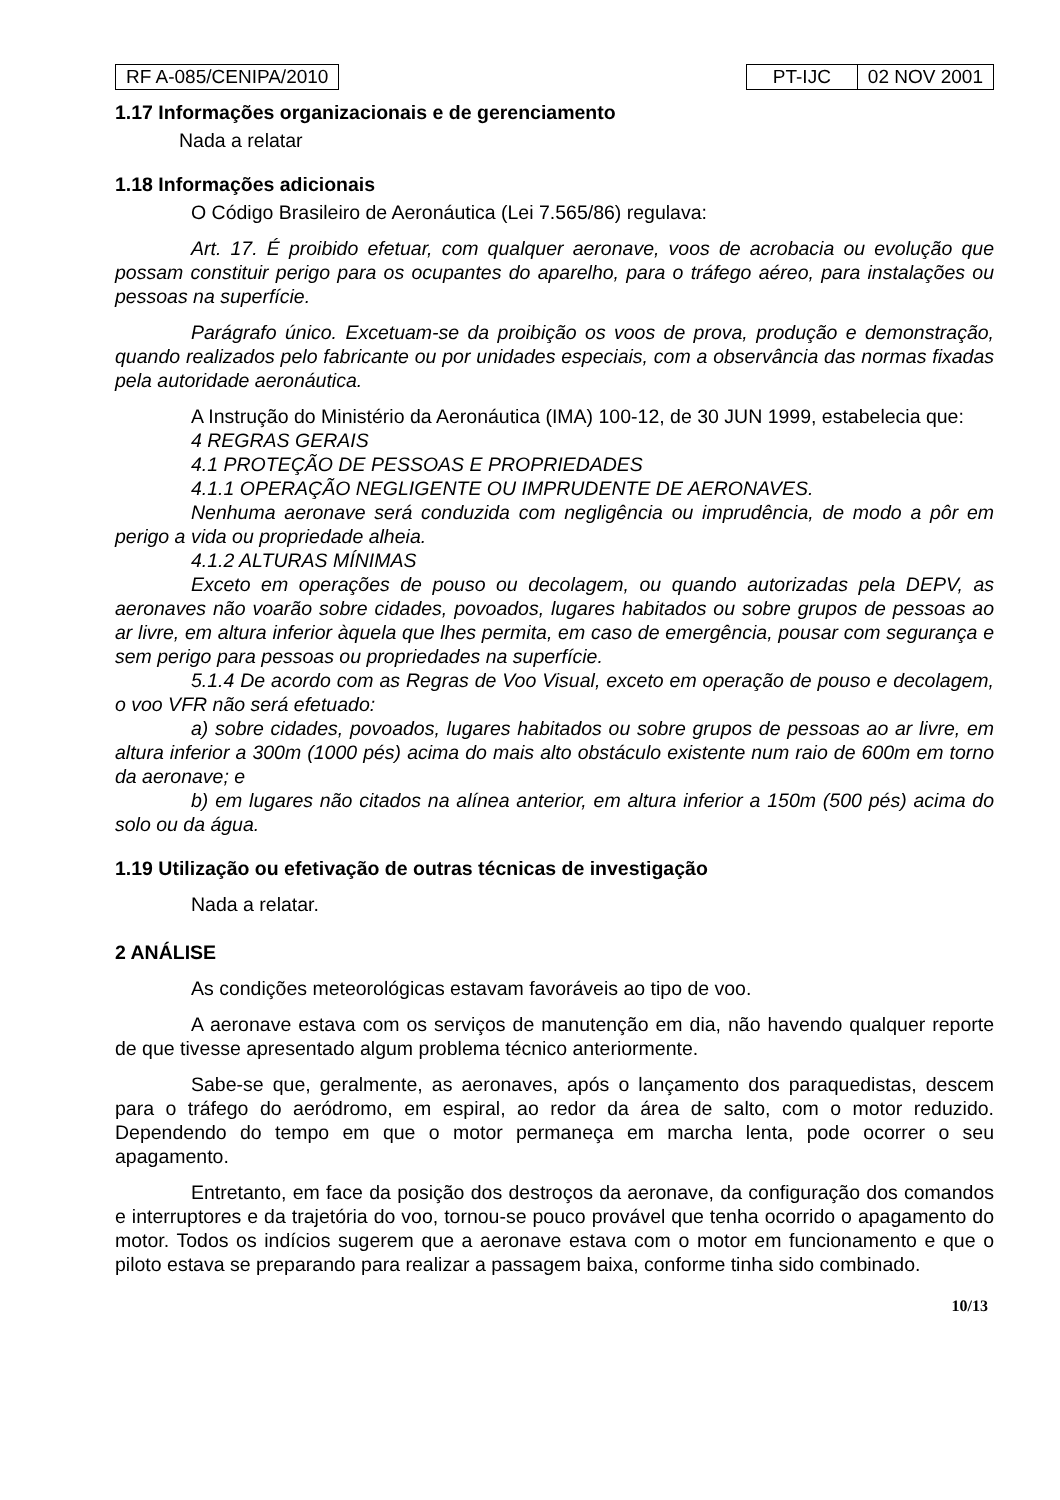RF A-085/CENIPA/2010 PT-IJC 02 NOV 2001
1.17 Informações organizacionais e de gerenciamento
Nada a relatar
1.18 Informações adicionais
O Código Brasileiro de Aeronáutica (Lei 7.565/86) regulava:
Art. 17. É proibido efetuar, com qualquer aeronave, voos de acrobacia ou evolução que possam constituir perigo para os ocupantes do aparelho, para o tráfego aéreo, para instalações ou pessoas na superfície.
Parágrafo único. Excetuam-se da proibição os voos de prova, produção e demonstração, quando realizados pelo fabricante ou por unidades especiais, com a observância das normas fixadas pela autoridade aeronáutica.
A Instrução do Ministério da Aeronáutica (IMA) 100-12, de 30 JUN 1999, estabelecia que:
4 REGRAS GERAIS
4.1 PROTEÇÃO DE PESSOAS E PROPRIEDADES
4.1.1 OPERAÇÃO NEGLIGENTE OU IMPRUDENTE DE AERONAVES.
Nenhuma aeronave será conduzida com negligência ou imprudência, de modo a pôr em perigo a vida ou propriedade alheia.
4.1.2 ALTURAS MÍNIMAS
Exceto em operações de pouso ou decolagem, ou quando autorizadas pela DEPV, as aeronaves não voarão sobre cidades, povoados, lugares habitados ou sobre grupos de pessoas ao ar livre, em altura inferior àquela que lhes permita, em caso de emergência, pousar com segurança e sem perigo para pessoas ou propriedades na superfície.
5.1.4 De acordo com as Regras de Voo Visual, exceto em operação de pouso e decolagem, o voo VFR não será efetuado:
a) sobre cidades, povoados, lugares habitados ou sobre grupos de pessoas ao ar livre, em altura inferior a 300m (1000 pés) acima do mais alto obstáculo existente num raio de 600m em torno da aeronave; e
b) em lugares não citados na alínea anterior, em altura inferior a 150m (500 pés) acima do solo ou da água.
1.19 Utilização ou efetivação de outras técnicas de investigação
Nada a relatar.
2 ANÁLISE
As condições meteorológicas estavam favoráveis ao tipo de voo.
A aeronave estava com os serviços de manutenção em dia, não havendo qualquer reporte de que tivesse apresentado algum problema técnico anteriormente.
Sabe-se que, geralmente, as aeronaves, após o lançamento dos paraquedistas, descem para o tráfego do aeródromo, em espiral, ao redor da área de salto, com o motor reduzido. Dependendo do tempo em que o motor permaneça em marcha lenta, pode ocorrer o seu apagamento.
Entretanto, em face da posição dos destroços da aeronave, da configuração dos comandos e interruptores e da trajetória do voo, tornou-se pouco provável que tenha ocorrido o apagamento do motor. Todos os indícios sugerem que a aeronave estava com o motor em funcionamento e que o piloto estava se preparando para realizar a passagem baixa, conforme tinha sido combinado.
10/13